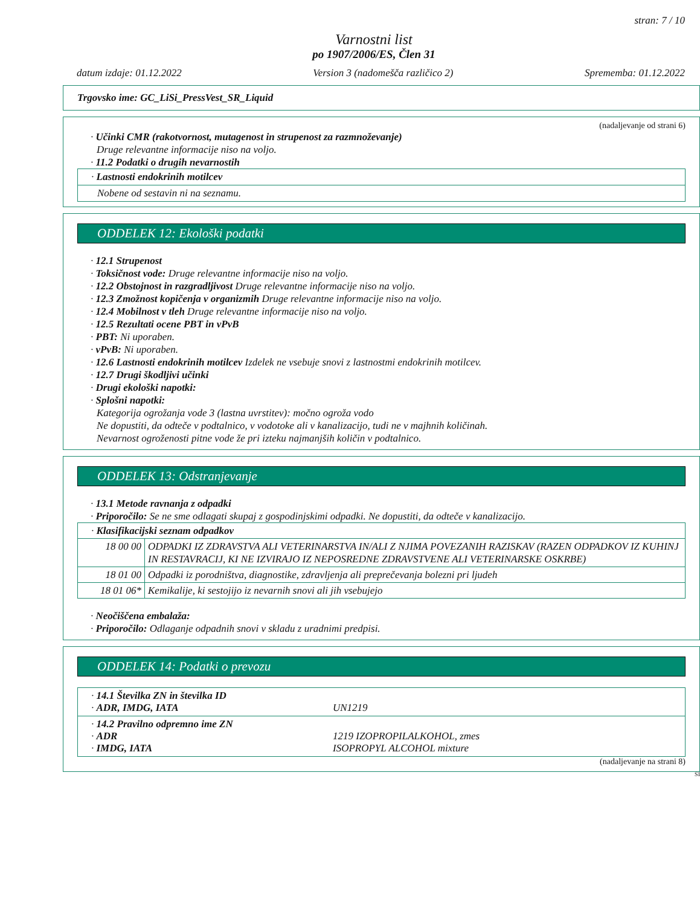stran: 7 / 10
Varnostni list
po 1907/2006/ES, Člen 31
datum izdaje: 01.12.2022 Version 3 (nadomešča različico 2) Sprememba: 01.12.2022
Trgovsko ime: GC_LiSi_PressVest_SR_Liquid
(nadaljevanje od strani 6)
· Učinki CMR (rakotvornost, mutagenost in strupenost za razmnoževanje)
Druge relevantne informacije niso na voljo.
· 11.2 Podatki o drugih nevarnostih
· Lastnosti endokrinih motilcev
Nobene od sestavin ni na seznamu.
ODDELEK 12: Ekološki podatki
· 12.1 Strupenost
· Toksičnost vode: Druge relevantne informacije niso na voljo.
· 12.2 Obstojnost in razgradljivost Druge relevantne informacije niso na voljo.
· 12.3 Zmožnost kopičenja v organizmih Druge relevantne informacije niso na voljo.
· 12.4 Mobilnost v tleh Druge relevantne informacije niso na voljo.
· 12.5 Rezultati ocene PBT in vPvB
· PBT: Ni uporaben.
· vPvB: Ni uporaben.
· 12.6 Lastnosti endokrinih motilcev Izdelek ne vsebuje snovi z lastnostmi endokrinih motilcev.
· 12.7 Drugi škodljivi učinki
· Drugi ekološki napotki:
· Splošni napotki:
Kategorija ogrožanja vode 3 (lastna uvrstitev): močno ogroža vodo
Ne dopustiti, da odteče v podtalnico, v vodotoke ali v kanalizacijo, tudi ne v majhnih količinah.
Nevarnost ogroženosti pitne vode že pri izteku najmanjših količin v podtalnico.
ODDELEK 13: Odstranjevanje
· 13.1 Metode ravnanja z odpadki
· Priporočilo: Se ne sme odlagati skupaj z gospodinjskimi odpadki. Ne dopustiti, da odteče v kanalizacijo.
| · Klasifikacijski seznam odpadkov | |
| 18 00 00 | ODPADKI IZ ZDRAVSTVA ALI VETERINARSTVA IN/ALI Z NJIMA POVEZANIH RAZISKAV (RAZEN ODPADKOV IZ KUHINJ IN RESTAVRACIJ, KI NE IZVIRAJO IZ NEPOSREDNE ZDRAVSTVENE ALI VETERINARSKE OSKRBE) |
| 18 01 00 | Odpadki iz porodništva, diagnostike, zdravljenja ali preprečevanja bolezni pri ljudeh |
| 18 01 06* | Kemikalije, ki sestojijo iz nevarnih snovi ali jih vsebujejo |
· Neočiščena embalaža:
· Priporočilo: Odlaganje odpadnih snovi v skladu z uradnimi predpisi.
ODDELEK 14: Podatki o prevozu
· 14.1 Številka ZN in številka ID
· ADR, IMDG, IATA UN1219
· 14.2 Pravilno odpremno ime ZN
· ADR 1219 IZOPROPILALKOHOL, zmes
· IMDG, IATA ISOPROPYL ALCOHOL mixture
(nadaljevanje na strani 8)
SI